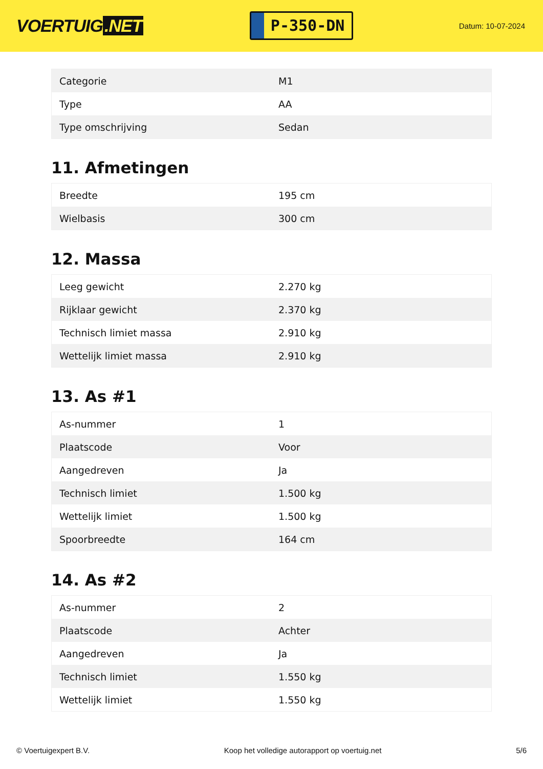VOERTUIG.NET
P-350-DN
Datum: 10-07-2024
| Categorie | M1 |
| Type | AA |
| Type omschrijving | Sedan |
11. Afmetingen
| Breedte | 195 cm |
| Wielbasis | 300 cm |
12. Massa
| Leeg gewicht | 2.270 kg |
| Rijklaar gewicht | 2.370 kg |
| Technisch limiet massa | 2.910 kg |
| Wettelijk limiet massa | 2.910 kg |
13. As #1
| As-nummer | 1 |
| Plaatscode | Voor |
| Aangedreven | Ja |
| Technisch limiet | 1.500 kg |
| Wettelijk limiet | 1.500 kg |
| Spoorbreedte | 164 cm |
14. As #2
| As-nummer | 2 |
| Plaatscode | Achter |
| Aangedreven | Ja |
| Technisch limiet | 1.550 kg |
| Wettelijk limiet | 1.550 kg |
© Voertuigexpert B.V. Koop het volledige autorapport op voertuig.net 5/6